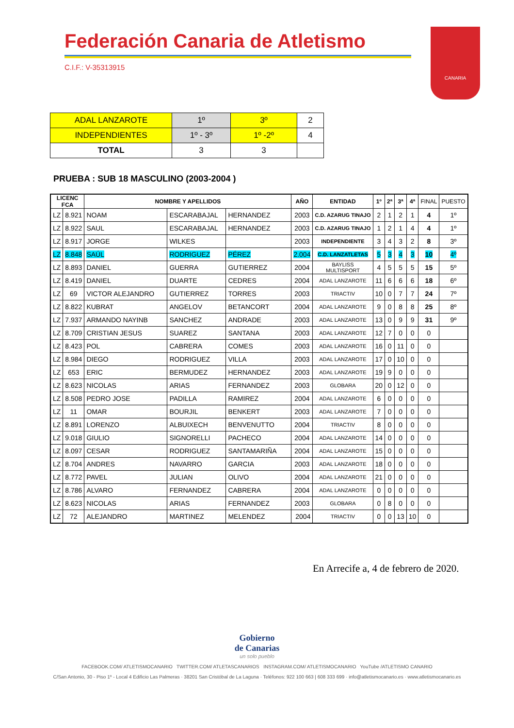Federación Canaria de Atletismo
C.I.F.: V-35313915
CANARIA
| ADAL LANZAROTE | 1º | 3º | 2 |
| INDEPENDIENTES | 1º - 3º | 1º -2º | 4 |
| TOTAL | 3 | 3 | |
PRUEBA : SUB 18 MASCULINO (2003-2004 )
| LICENC FCA | | NOMBRE Y APELLIDOS | | | AÑO | ENTIDAD | 1º | 2ª | 3ª | 4ª | FINAL | PUESTO |
| --- | --- | --- | --- | --- | --- | --- | --- | --- | --- | --- | --- | --- |
| LZ | 8.921 | NOAM | ESCARABAJAL | HERNANDEZ | 2003 | C.D. AZARUG TINAJO | 2 | 1 | 2 | 1 | 4 | 1º |
| LZ | 8.922 | SAUL | ESCARABAJAL | HERNANDEZ | 2003 | C.D. AZARUG TINAJO | 1 | 2 | 1 | 4 | 4 | 1º |
| LZ | 8.917 | JORGE | WILKES | | 2003 | INDEPENDIENTE | 3 | 4 | 3 | 2 | 8 | 3º |
| LZ | 8.848 | SAÚL | RODRIGUEZ | PÉREZ | 2.004 | C.D. LANZATLETAS | 5 | 3 | 4 | 3 | 10 | 4º |
| LZ | 8.893 | DANIEL | GUERRA | GUTIERREZ | 2004 | BAYLISS MULTISPORT | 4 | 5 | 5 | 5 | 15 | 5º |
| LZ | 8.419 | DANIEL | DUARTE | CEDRES | 2004 | ADAL LANZAROTE | 11 | 6 | 6 | 6 | 18 | 6º |
| LZ | 69 | VICTOR ALEJANDRO | GUTIERREZ | TORRES | 2003 | TRIACTIV | 10 | 0 | 7 | 7 | 24 | 7º |
| LZ | 8.822 | KUBRAT | ANGELOV | BETANCORT | 2004 | ADAL LANZAROTE | 9 | 0 | 8 | 8 | 25 | 8º |
| LZ | 7.937 | ARMANDO NAYINB | SANCHEZ | ANDRADE | 2003 | ADAL LANZAROTE | 13 | 0 | 9 | 9 | 31 | 9º |
| LZ | 8.709 | CRISTIAN JESUS | SUAREZ | SANTANA | 2003 | ADAL LANZAROTE | 12 | 7 | 0 | 0 | 0 | |
| LZ | 8.423 | POL | CABRERA | COMES | 2003 | ADAL LANZAROTE | 16 | 0 | 11 | 0 | 0 | |
| LZ | 8.984 | DIEGO | RODRIGUEZ | VILLA | 2003 | ADAL LANZAROTE | 17 | 0 | 10 | 0 | 0 | |
| LZ | 653 | ERIC | BERMUDEZ | HERNANDEZ | 2003 | ADAL LANZAROTE | 19 | 9 | 0 | 0 | 0 | |
| LZ | 8.623 | NICOLAS | ARIAS | FERNANDEZ | 2003 | GLOBARA | 20 | 0 | 12 | 0 | 0 | |
| LZ | 8.508 | PEDRO JOSE | PADILLA | RAMIREZ | 2004 | ADAL LANZAROTE | 6 | 0 | 0 | 0 | 0 | |
| LZ | 11 | OMAR | BOURJIL | BENKERT | 2003 | ADAL LANZAROTE | 7 | 0 | 0 | 0 | 0 | |
| LZ | 8.891 | LORENZO | ALBUIXECH | BENVENUTTO | 2004 | TRIACTIV | 8 | 0 | 0 | 0 | 0 | |
| LZ | 9.018 | GIULIO | SIGNORELLI | PACHECO | 2004 | ADAL LANZAROTE | 14 | 0 | 0 | 0 | 0 | |
| LZ | 8.097 | CESAR | RODRIGUEZ | SANTAMARIÑA | 2004 | ADAL LANZAROTE | 15 | 0 | 0 | 0 | 0 | |
| LZ | 8.704 | ANDRES | NAVARRO | GARCIA | 2003 | ADAL LANZAROTE | 18 | 0 | 0 | 0 | 0 | |
| LZ | 8.772 | PAVEL | JULIAN | OLIVO | 2004 | ADAL LANZAROTE | 21 | 0 | 0 | 0 | 0 | |
| LZ | 8.786 | ALVARO | FERNANDEZ | CABRERA | 2004 | ADAL LANZAROTE | 0 | 0 | 0 | 0 | 0 | |
| LZ | 8.623 | NICOLAS | ARIAS | FERNANDEZ | 2003 | GLOBARA | 0 | 8 | 0 | 0 | 0 | |
| LZ | 72 | ALEJANDRO | MARTINEZ | MELENDEZ | 2004 | TRIACTIV | 0 | 0 | 13 | 10 | 0 | |
En Arrecife a, 4 de febrero de 2020.
Gobierno
de Canarias
un solo pueblo
FACEBOOK.COM/ ATLETISMOCANARIO TWITTER.COM/ ATLETASCANARIOS INSTAGRAM.COM/ ATLETISMOCANARIO YouTube /ATLETISMO CANARIO
C/San Antonio, 30 - Piso 1º - Local 4 Edificio Las Palmeras · 38201 San Cristóbal de La Laguna · Teléfonos: 922 100 663 | 608 333 699 · info@atletismocanario.es · www.atletismocanario.es